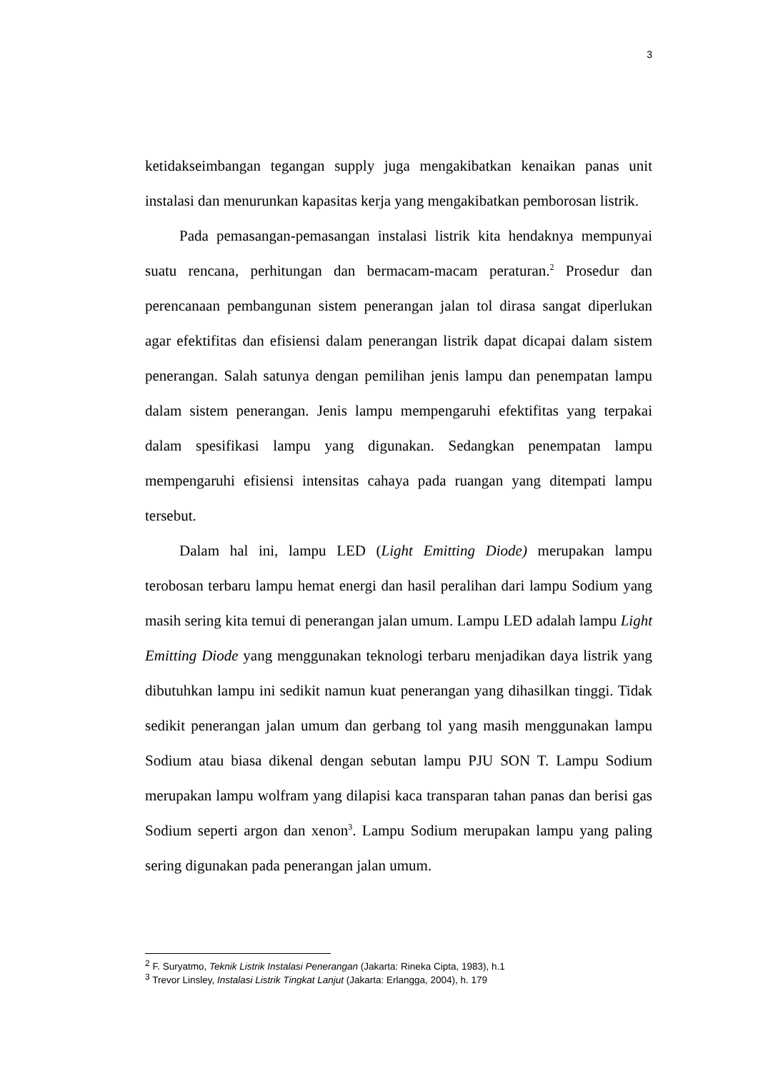3
ketidakseimbangan tegangan supply juga mengakibatkan kenaikan panas unit instalasi dan menurunkan kapasitas kerja yang mengakibatkan pemborosan listrik.
Pada pemasangan-pemasangan instalasi listrik kita hendaknya mempunyai suatu rencana, perhitungan dan bermacam-macam peraturan.<sup>2</sup> Prosedur dan perencanaan pembangunan sistem penerangan jalan tol dirasa sangat diperlukan agar efektifitas dan efisiensi dalam penerangan listrik dapat dicapai dalam sistem penerangan. Salah satunya dengan pemilihan jenis lampu dan penempatan lampu dalam sistem penerangan. Jenis lampu mempengaruhi efektifitas yang terpakai dalam spesifikasi lampu yang digunakan. Sedangkan penempatan lampu mempengaruhi efisiensi intensitas cahaya pada ruangan yang ditempati lampu tersebut.
Dalam hal ini, lampu LED (Light Emitting Diode) merupakan lampu terobosan terbaru lampu hemat energi dan hasil peralihan dari lampu Sodium yang masih sering kita temui di penerangan jalan umum. Lampu LED adalah lampu Light Emitting Diode yang menggunakan teknologi terbaru menjadikan daya listrik yang dibutuhkan lampu ini sedikit namun kuat penerangan yang dihasilkan tinggi. Tidak sedikit penerangan jalan umum dan gerbang tol yang masih menggunakan lampu Sodium atau biasa dikenal dengan sebutan lampu PJU SON T. Lampu Sodium merupakan lampu wolfram yang dilapisi kaca transparan tahan panas dan berisi gas Sodium seperti argon dan xenon<sup>3</sup>. Lampu Sodium merupakan lampu yang paling sering digunakan pada penerangan jalan umum.
<sup>2</sup> F. Suryatmo, Teknik Listrik Instalasi Penerangan (Jakarta: Rineka Cipta, 1983), h.1
<sup>3</sup> Trevor Linsley, Instalasi Listrik Tingkat Lanjut (Jakarta: Erlangga, 2004), h. 179